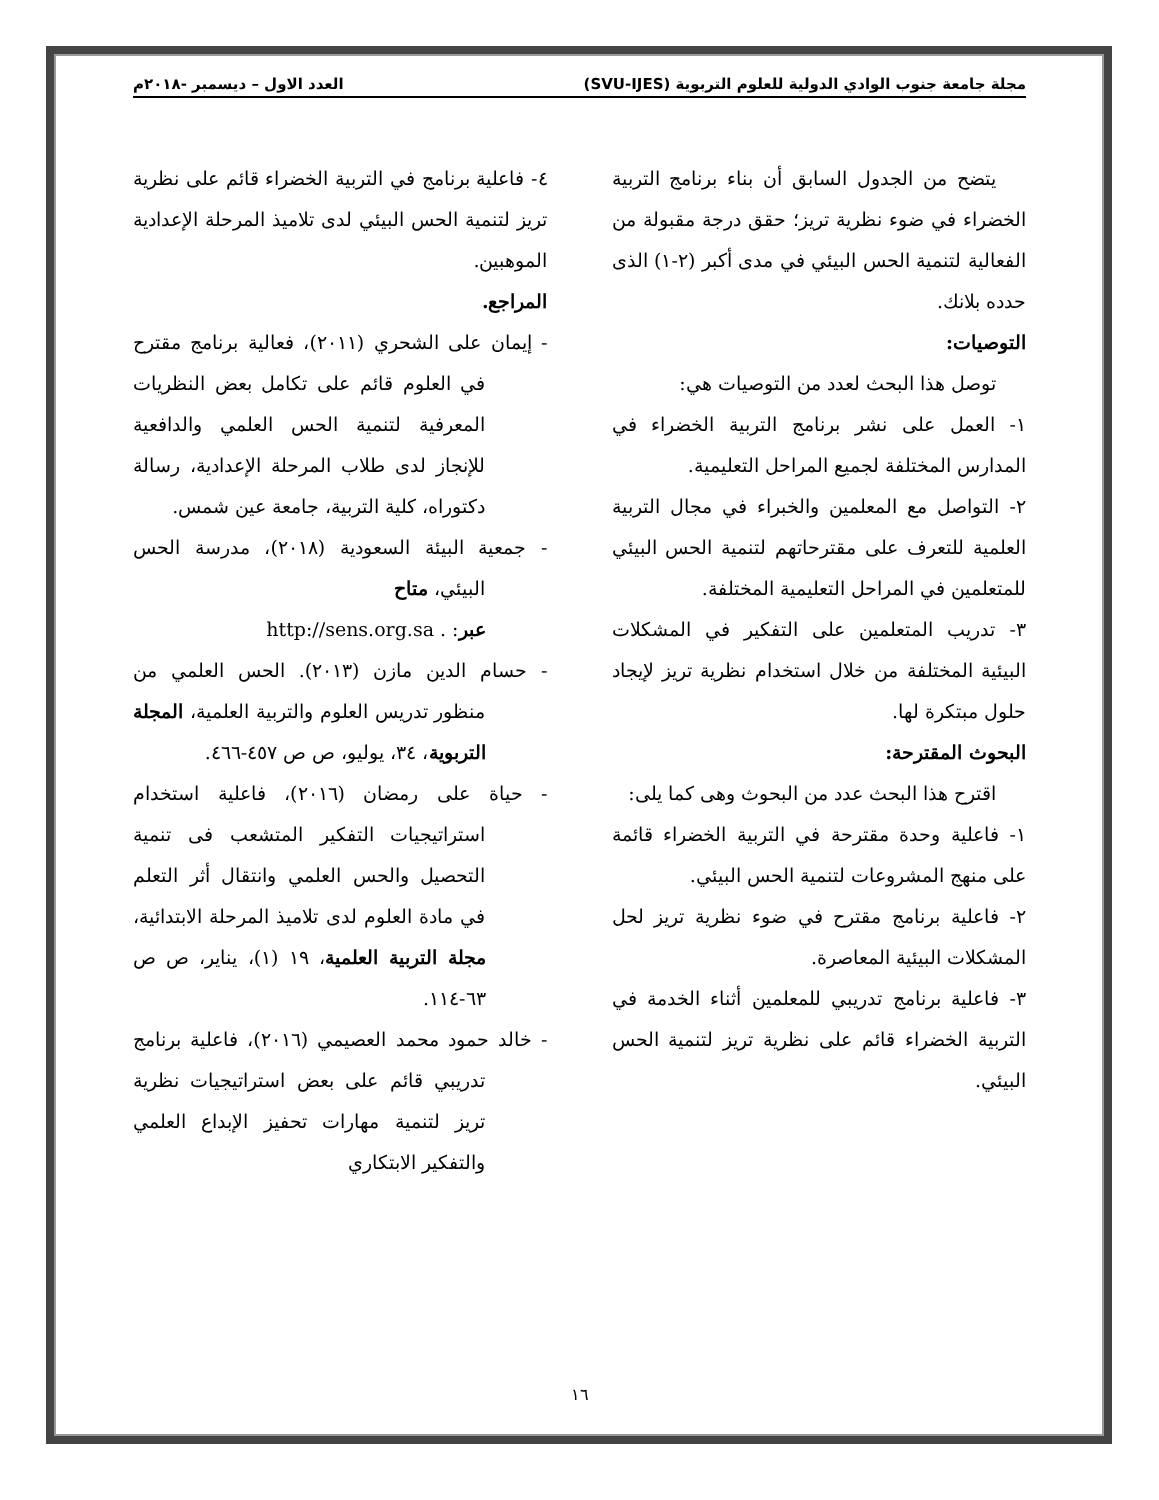مجلة جامعة جنوب الوادي الدولية للعلوم التربوية (SVU-IJES) العدد الاول – ديسمبر -٢٠١٨م
يتضح من الجدول السابق أن بناء برنامج التربية الخضراء في ضوء نظرية تريز؛ حقق درجة مقبولة من الفعالية لتنمية الحس البيئي في مدى أكبر (٢-١) الذى حدده بلانك.
التوصيات:
توصل هذا البحث لعدد من التوصيات هي:
١- العمل على نشر برنامج التربية الخضراء في المدارس المختلفة لجميع المراحل التعليمية.
٢- التواصل مع المعلمين والخبراء في مجال التربية العلمية للتعرف على مقترحاتهم لتنمية الحس البيئي للمتعلمين في المراحل التعليمية المختلفة.
٣- تدريب المتعلمين على التفكير في المشكلات البيئية المختلفة من خلال استخدام نظرية تريز لإيجاد حلول مبتكرة لها.
البحوث المقترحة:
اقترح هذا البحث عدد من البحوث وهى كما يلى:
١- فاعلية وحدة مقترحة في التربية الخضراء قائمة على منهج المشروعات لتنمية الحس البيئي.
٢- فاعلية برنامج مقترح في ضوء نظرية تريز لحل المشكلات البيئية المعاصرة.
٣- فاعلية برنامج تدريبي للمعلمين أثناء الخدمة في التربية الخضراء قائم على نظرية تريز لتنمية الحس البيئي.
٤- فاعلية برنامج في التربية الخضراء قائم على نظرية تريز لتنمية الحس البيئي لدى تلاميذ المرحلة الإعدادية الموهبين.
المراجع.
- إيمان على الشحري (٢٠١١)، فعالية برنامج مقترح في العلوم قائم على تكامل بعض النظريات المعرفية لتنمية الحس العلمي والدافعية للإنجاز لدى طلاب المرحلة الإعدادية، رسالة دكتوراه، كلية التربية، جامعة عين شمس.
- جمعية البيئة السعودية (٢٠١٨)، مدرسة الحس البيئي، متاح
عبر: http://sens.org.sa .
- حسام الدين مازن (٢٠١٣). الحس العلمي من منظور تدريس العلوم والتربية العلمية، المجلة التربوية، ٣٤، يوليو، ص ص ٤٥٧-٤٦٦.
- حياة على رمضان (٢٠١٦)، فاعلية استخدام استراتيجيات التفكير المتشعب فى تنمية التحصيل والحس العلمي وانتقال أثر التعلم في مادة العلوم لدى تلاميذ المرحلة الابتدائية، مجلة التربية العلمية، ١٩ (١)، يناير، ص ص ٦٣-١١٤.
- خالد حمود محمد العصيمي (٢٠١٦)، فاعلية برنامج تدريبي قائم على بعض استراتيجيات نظرية تريز لتنمية مهارات تحفيز الإبداع العلمي والتفكير الابتكاري
١٦